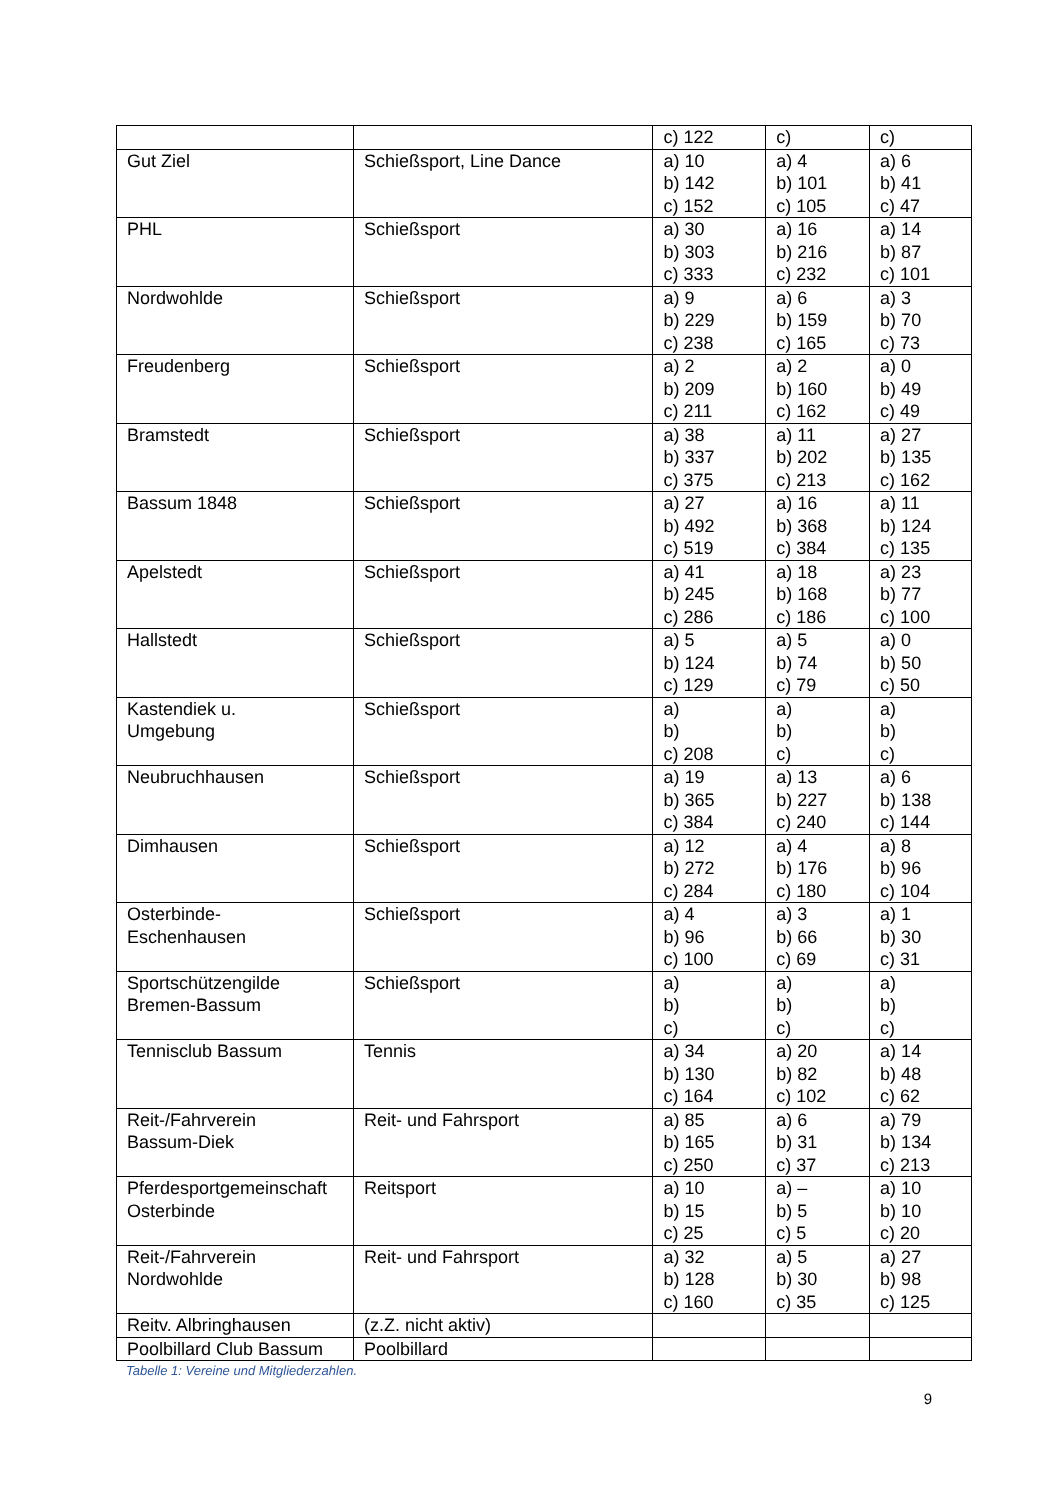| | | c) 122 | c) | c) |
| Gut Ziel | Schießsport, Line Dance | a) 10 b) 142 c) 152 | a) 4 b) 101 c) 105 | a) 6 b) 41 c) 47 |
| PHL | Schießsport | a) 30 b) 303 c) 333 | a) 16 b) 216 c) 232 | a) 14 b) 87 c) 101 |
| Nordwohlde | Schießsport | a) 9 b) 229 c) 238 | a) 6 b) 159 c) 165 | a) 3 b) 70 c) 73 |
| Freudenberg | Schießsport | a) 2 b) 209 c) 211 | a) 2 b) 160 c) 162 | a) 0 b) 49 c) 49 |
| Bramstedt | Schießsport | a) 38 b) 337 c) 375 | a) 11 b) 202 c) 213 | a) 27 b) 135 c) 162 |
| Bassum 1848 | Schießsport | a) 27 b) 492 c) 519 | a) 16 b) 368 c) 384 | a) 11 b) 124 c) 135 |
| Apelstedt | Schießsport | a) 41 b) 245 c) 286 | a) 18 b) 168 c) 186 | a) 23 b) 77 c) 100 |
| Hallstedt | Schießsport | a) 5 b) 124 c) 129 | a) 5 b) 74 c) 79 | a) 0 b) 50 c) 50 |
| Kastendiek u. Umgebung | Schießsport | a) b) c) 208 | a) b) c) | a) b) c) |
| Neubruchhausen | Schießsport | a) 19 b) 365 c) 384 | a) 13 b) 227 c) 240 | a) 6 b) 138 c) 144 |
| Dimhausen | Schießsport | a) 12 b) 272 c) 284 | a) 4 b) 176 c) 180 | a) 8 b) 96 c) 104 |
| Osterbinde- Eschenhausen | Schießsport | a) 4 b) 96 c) 100 | a) 3 b) 66 c) 69 | a) 1 b) 30 c) 31 |
| Sportschützengilde Bremen-Bassum | Schießsport | a) b) c) | a) b) c) | a) b) c) |
| Tennisclub Bassum | Tennis | a) 34 b) 130 c) 164 | a) 20 b) 82 c) 102 | a) 14 b) 48 c) 62 |
| Reit-/Fahrverein Bassum-Diek | Reit- und Fahrsport | a) 85 b) 165 c) 250 | a) 6 b) 31 c) 37 | a) 79 b) 134 c) 213 |
| Pferdesportgemeinschaft Osterbinde | Reitsport | a) 10 b) 15 c) 25 | a) – b) 5 c) 5 | a) 10 b) 10 c) 20 |
| Reit-/Fahrverein Nordwohlde | Reit- und Fahrsport | a) 32 b) 128 c) 160 | a) 5 b) 30 c) 35 | a) 27 b) 98 c) 125 |
| Reitv. Albringhausen | (z.Z. nicht aktiv) | | | |
| Poolbillard Club Bassum | Poolbillard | | | |
Tabelle 1: Vereine und Mitgliederzahlen.
9